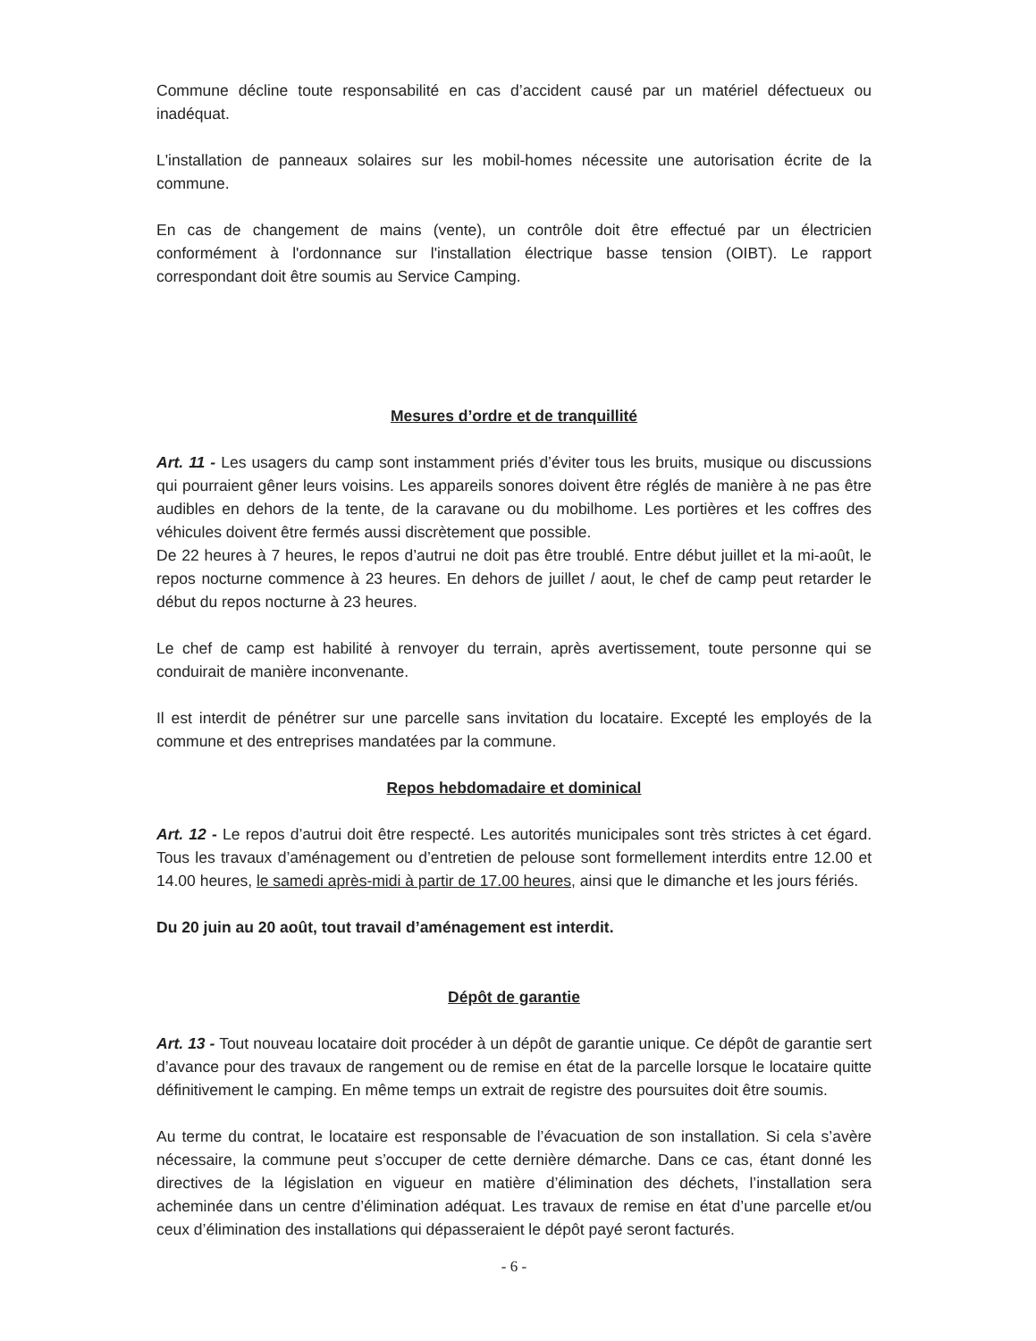Commune décline toute responsabilité en cas d’accident causé par un matériel défectueux ou inadéquat.
L'installation de panneaux solaires sur les mobil-homes nécessite une autorisation écrite de la commune.
En cas de changement de mains (vente), un contrôle doit être effectué par un électricien conformément à l'ordonnance sur l'installation électrique basse tension (OIBT). Le rapport correspondant doit être soumis au Service Camping.
Mesures d’ordre et de tranquillité
Art. 11 - Les usagers du camp sont instamment priés d’éviter tous les bruits, musique ou discussions qui pourraient gêner leurs voisins. Les appareils sonores doivent être réglés de manière à ne pas être audibles en dehors de la tente, de la caravane ou du mobilhome. Les portières et les coffres des véhicules doivent être fermés aussi discrètement que possible.
De 22 heures à 7 heures, le repos d’autrui ne doit pas être troublé. Entre début juillet et la mi-août, le repos nocturne commence à 23 heures. En dehors de juillet / aout, le chef de camp peut retarder le début du repos nocturne à 23 heures.
Le chef de camp est habilité à renvoyer du terrain, après avertissement, toute personne qui se conduirait de manière inconvenante.
Il est interdit de pénétrer sur une parcelle sans invitation du locataire. Excepté les employés de la commune et des entreprises mandatées par la commune.
Repos hebdomadaire et dominical
Art. 12 - Le repos d’autrui doit être respecté. Les autorités municipales sont très strictes à cet égard. Tous les travaux d’aménagement ou d’entretien de pelouse sont formellement interdits entre 12.00 et 14.00 heures, le samedi après-midi à partir de 17.00 heures, ainsi que le dimanche et les jours fériés.
Du 20 juin au 20 août, tout travail d’aménagement est interdit.
Dépôt de garantie
Art. 13 - Tout nouveau locataire doit procéder à un dépôt de garantie unique. Ce dépôt de garantie sert d’avance pour des travaux de rangement ou de remise en état de la parcelle lorsque le locataire quitte définitivement le camping. En même temps un extrait de registre des poursuites doit être soumis.
Au terme du contrat, le locataire est responsable de l’évacuation de son installation. Si cela s’avère nécessaire, la commune peut s’occuper de cette dernière démarche. Dans ce cas, étant donné les directives de la législation en vigueur en matière d’élimination des déchets, l’installation sera acheminée dans un centre d’élimination adéquat. Les travaux de remise en état d’une parcelle et/ou ceux d’élimination des installations qui dépasseraient le dépôt payé seront facturés.
- 6 -